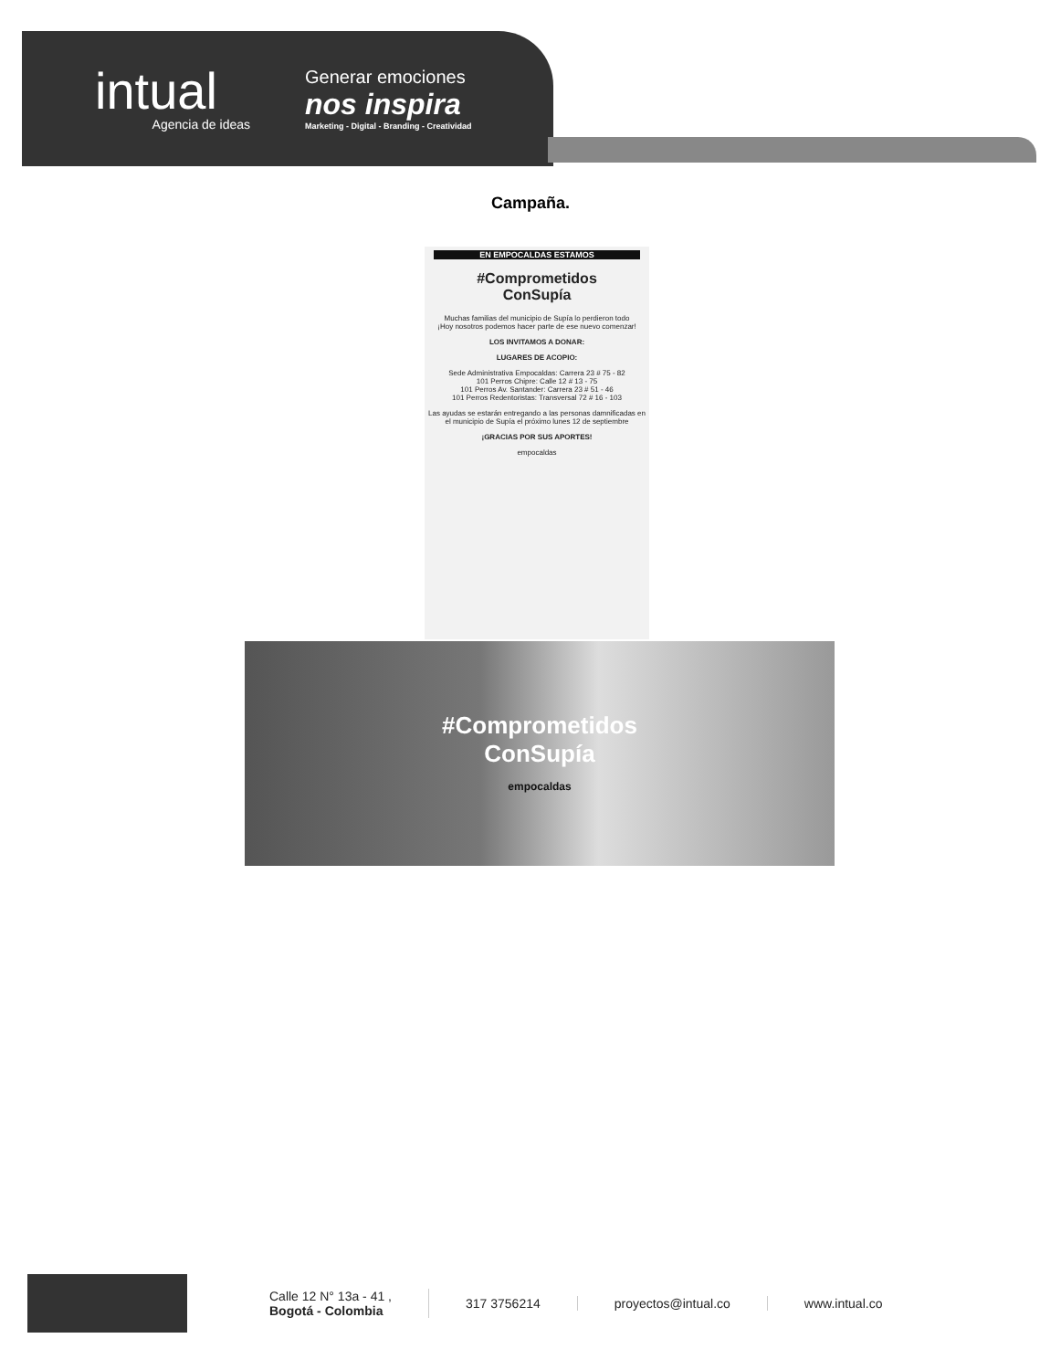intual
Agencia de ideas
Generar emociones
nos inspira
Marketing - Digital - Branding - Creatividad
Campaña.
EN EMPOCALDAS ESTAMOS
#Comprometidos
ConSupía
Muchas familias del municipio de Supía lo perdieron todo
¡Hoy nosotros podemos hacer parte de ese nuevo comenzar!
LOS INVITAMOS A DONAR:
LUGARES DE ACOPIO:
Sede Administrativa Empocaldas: Carrera 23 # 75 - 82
101 Perros Chipre: Calle 12 # 13 - 75
101 Perros Av. Santander: Carrera 23 # 51 - 46
101 Perros Redentoristas: Transversal 72 # 16 - 103
Las ayudas se estarán entregando a las personas damnificadas en el municipio de Supía el próximo lunes 12 de septiembre
¡GRACIAS POR SUS APORTES!
empocaldas
#Comprometidos
ConSupía
empocaldas
Calle 12 N° 13a - 41 ,
Bogotá - Colombia
317 3756214 proyectos@intual.co www.intual.co